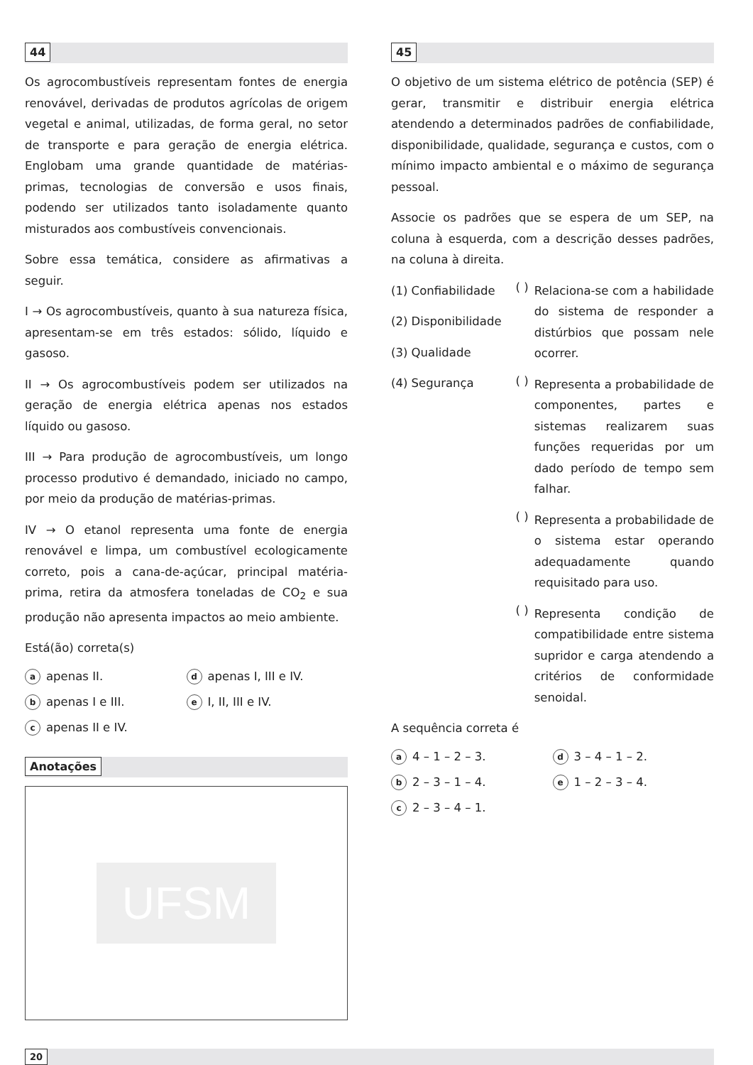44
Os agrocombustíveis representam fontes de energia renovável, derivadas de produtos agrícolas de origem vegetal e animal, utilizadas, de forma geral, no setor de transporte e para geração de energia elétrica. Englobam uma grande quantidade de matérias-primas, tecnologias de conversão e usos finais, podendo ser utilizados tanto isoladamente quanto misturados aos combustíveis convencionais.
Sobre essa temática, considere as afirmativas a seguir.
I → Os agrocombustíveis, quanto à sua natureza física, apresentam-se em três estados: sólido, líquido e gasoso.
II → Os agrocombustíveis podem ser utilizados na geração de energia elétrica apenas nos estados líquido ou gasoso.
III → Para produção de agrocombustíveis, um longo processo produtivo é demandado, iniciado no campo, por meio da produção de matérias-primas.
IV → O etanol representa uma fonte de energia renovável e limpa, um combustível ecologicamente correto, pois a cana-de-açúcar, principal matéria-prima, retira da atmosfera toneladas de CO<sub>2</sub> e sua produção não apresenta impactos ao meio ambiente.
Está(ão) correta(s)
a apenas II.
d apenas I, III e IV.
b apenas I e III.
e I, II, III e IV.
c apenas II e IV.
Anotações
UFSM
45
O objetivo de um sistema elétrico de potência (SEP) é gerar, transmitir e distribuir energia elétrica atendendo a determinados padrões de confiabilidade, disponibilidade, qualidade, segurança e custos, com o mínimo impacto ambiental e o máximo de segurança pessoal.
Associe os padrões que se espera de um SEP, na coluna à esquerda, com a descrição desses padrões, na coluna à direita.
(1) Confiabilidade
(2) Disponibilidade
(3) Qualidade
(4) Segurança
( )
Relaciona-se com a habilidade do sistema de responder a distúrbios que possam nele ocorrer.
( )
Representa a probabilidade de componentes, partes e sistemas realizarem suas funções requeridas por um dado período de tempo sem falhar.
( )
Representa a probabilidade de o sistema estar operando adequadamente quando requisitado para uso.
( )
Representa condição de compatibilidade entre sistema supridor e carga atendendo a critérios de conformidade senoidal.
A sequência correta é
a 4 – 1 – 2 – 3.
d 3 – 4 – 1 – 2.
b 2 – 3 – 1 – 4.
e 1 – 2 – 3 – 4.
c 2 – 3 – 4 – 1.
20